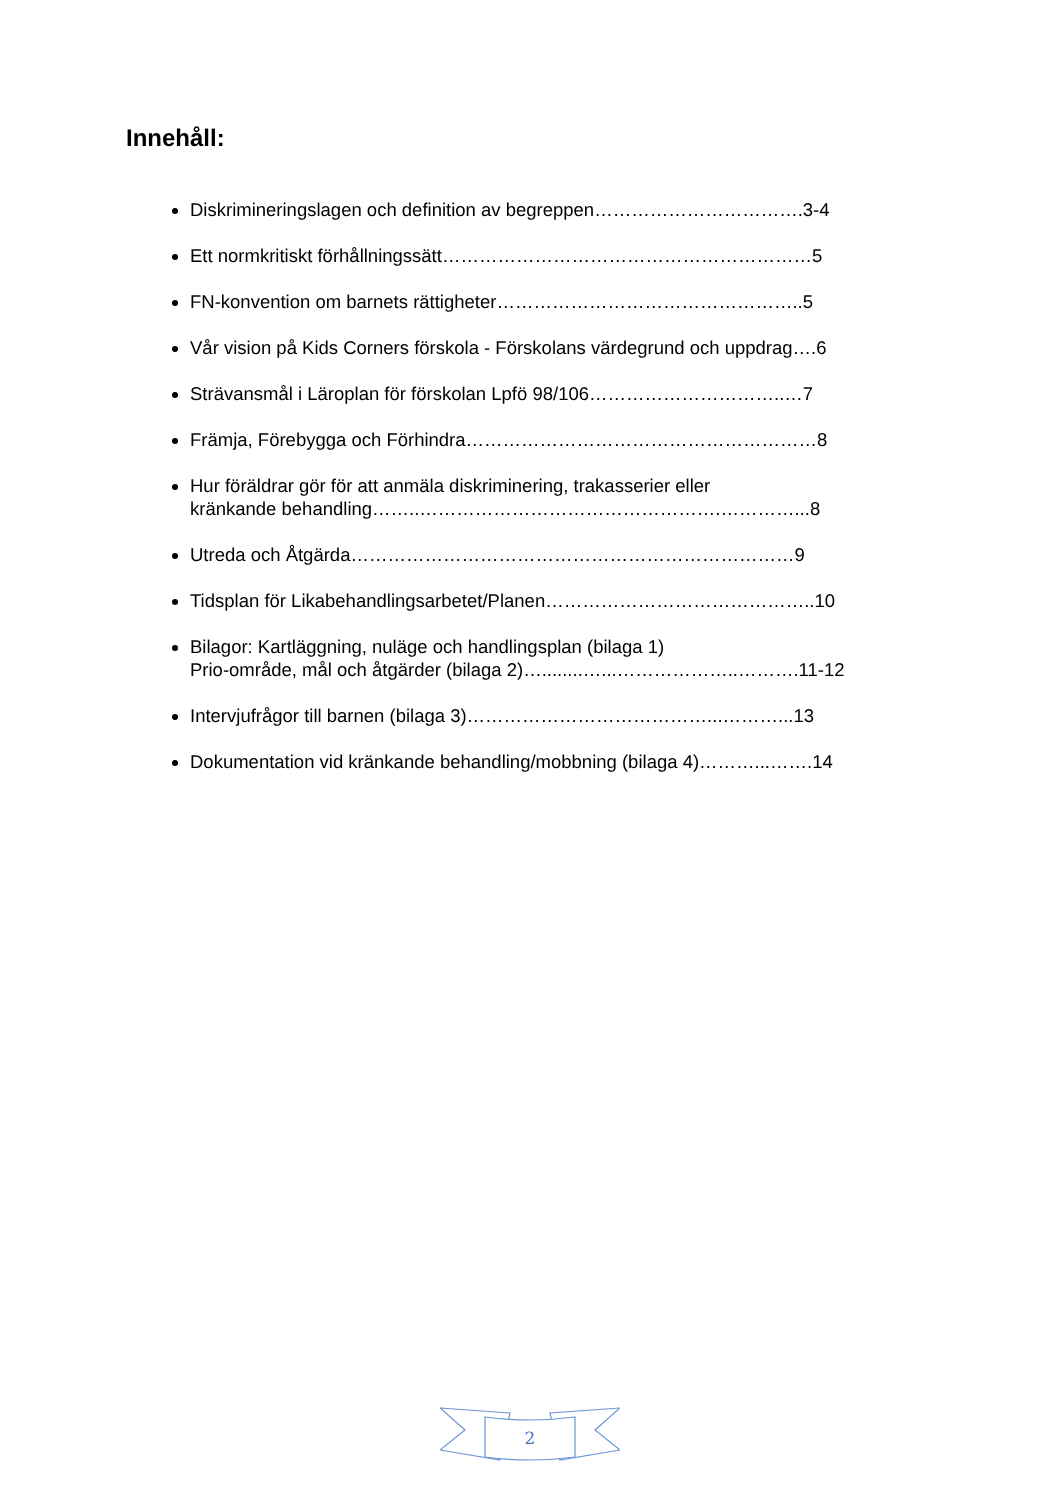Innehåll:
Diskrimineringslagen och definition av begreppen…………………………….3-4
Ett normkritiskt förhållningssätt……………………………………………………5
FN-konvention om barnets rättigheter…………………………………………..5
Vår vision på Kids Corners förskola - Förskolans värdegrund och uppdrag….6
Strävansmål i Läroplan för förskolan Lpfö 98/106…………………………..…7
Främja, Förebygga och Förhindra…………………………………………………8
Hur föräldrar gör för att anmäla diskriminering, trakasserier eller
kränkande behandling……..………………………………………….…………...8
Utreda och Åtgärda………………………………………………………………9
Tidsplan för Likabehandlingsarbetet/Planen……………………………………..10
Bilagor: Kartläggning, nuläge och handlingsplan (bilaga 1)
Prio-område, mål och åtgärder (bilaga 2)…........…...………………..……….11-12
Intervjufrågor till barnen (bilaga 3)…………………………………...………...13
Dokumentation vid kränkande behandling/mobbning (bilaga 4)………...…….14
2